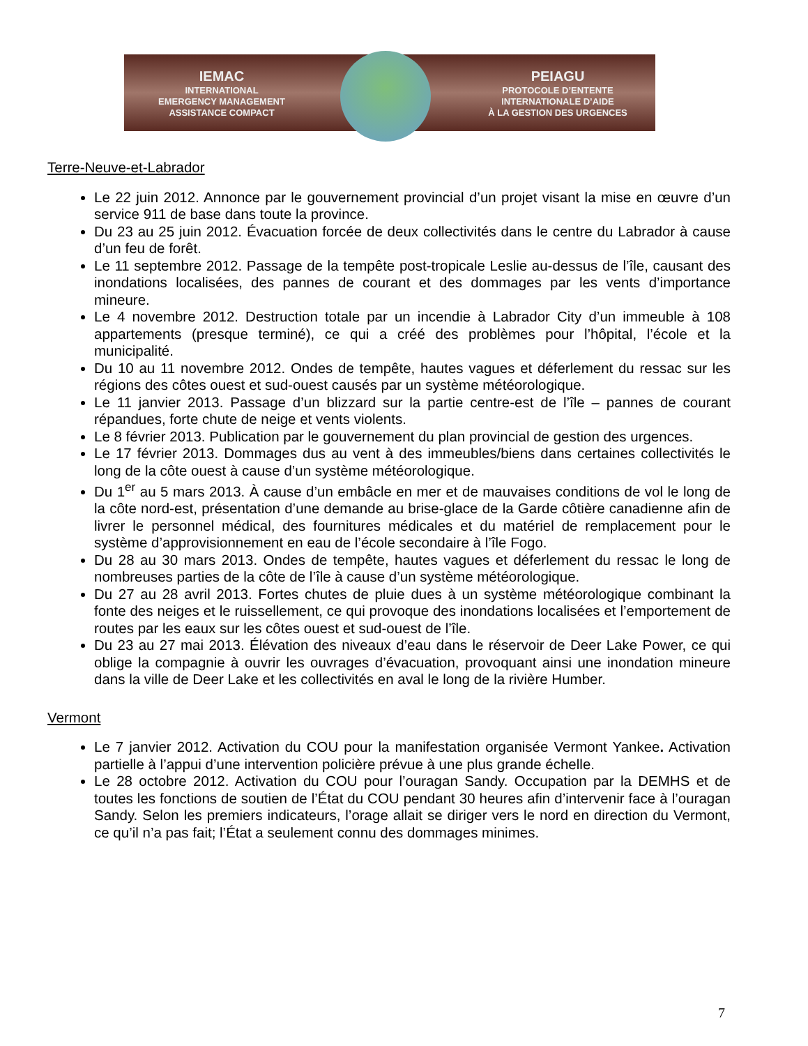IEMAC
INTERNATIONAL
EMERGENCY MANAGEMENT
ASSISTANCE COMPACT
PEIAGU
PROTOCOLE D’ENTENTE
INTERNATIONALE D’AIDE
À LA GESTION DES URGENCES
Terre-Neuve-et-Labrador
Le 22 juin 2012. Annonce par le gouvernement provincial d’un projet visant la mise en œuvre d’un service 911 de base dans toute la province.
Du 23 au 25 juin 2012. Évacuation forcée de deux collectivités dans le centre du Labrador à cause d’un feu de forêt.
Le 11 septembre 2012. Passage de la tempête post-tropicale Leslie au-dessus de l’île, causant des inondations localisées, des pannes de courant et des dommages par les vents d’importance mineure.
Le 4 novembre 2012. Destruction totale par un incendie à Labrador City d’un immeuble à 108 appartements (presque terminé), ce qui a créé des problèmes pour l’hôpital, l’école et la municipalité.
Du 10 au 11 novembre 2012. Ondes de tempête, hautes vagues et déferlement du ressac sur les régions des côtes ouest et sud-ouest causés par un système météorologique.
Le 11 janvier 2013. Passage d’un blizzard sur la partie centre-est de l’île – pannes de courant répandues, forte chute de neige et vents violents.
Le 8 février 2013. Publication par le gouvernement du plan provincial de gestion des urgences.
Le 17 février 2013. Dommages dus au vent à des immeubles/biens dans certaines collectivités le long de la côte ouest à cause d’un système météorologique.
Du 1<sup>er</sup> au 5 mars 2013. À cause d’un embâcle en mer et de mauvaises conditions de vol le long de la côte nord-est, présentation d’une demande au brise-glace de la Garde côtière canadienne afin de livrer le personnel médical, des fournitures médicales et du matériel de remplacement pour le système d’approvisionnement en eau de l’école secondaire à l’île Fogo.
Du 28 au 30 mars 2013. Ondes de tempête, hautes vagues et déferlement du ressac le long de nombreuses parties de la côte de l’île à cause d’un système météorologique.
Du 27 au 28 avril 2013. Fortes chutes de pluie dues à un système météorologique combinant la fonte des neiges et le ruissellement, ce qui provoque des inondations localisées et l’emportement de routes par les eaux sur les côtes ouest et sud-ouest de l’île.
Du 23 au 27 mai 2013. Élévation des niveaux d’eau dans le réservoir de Deer Lake Power, ce qui oblige la compagnie à ouvrir les ouvrages d’évacuation, provoquant ainsi une inondation mineure dans la ville de Deer Lake et les collectivités en aval le long de la rivière Humber.
Vermont
Le 7 janvier 2012. Activation du COU pour la manifestation organisée Vermont Yankee. Activation partielle à l’appui d’une intervention policière prévue à une plus grande échelle.
Le 28 octobre 2012. Activation du COU pour l’ouragan Sandy. Occupation par la DEMHS et de toutes les fonctions de soutien de l’État du COU pendant 30 heures afin d’intervenir face à l’ouragan Sandy. Selon les premiers indicateurs, l’orage allait se diriger vers le nord en direction du Vermont, ce qu’il n’a pas fait; l’État a seulement connu des dommages minimes.
7